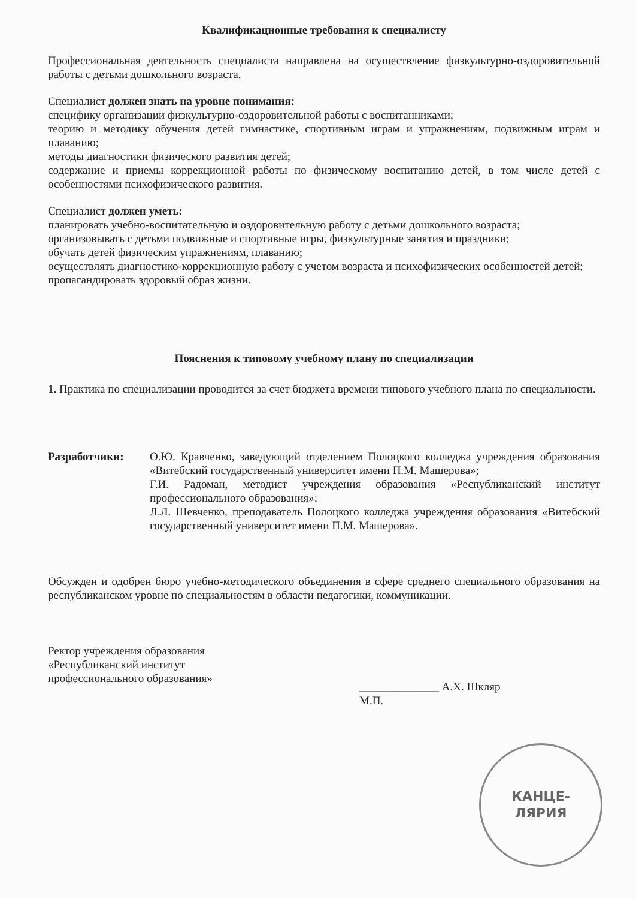Квалификационные требования к специалисту
Профессиональная деятельность специалиста направлена на осуществление физкультурно-оздоровительной работы с детьми дошкольного возраста.
Специалист должен знать на уровне понимания:
специфику организации физкультурно-оздоровительной работы с воспитанниками;
теорию и методику обучения детей гимнастике, спортивным играм и упражнениям, подвижным играм и плаванию;
методы диагностики физического развития детей;
содержание и приемы коррекционной работы по физическому воспитанию детей, в том числе детей с особенностями психофизического развития.
Специалист должен уметь:
планировать учебно-воспитательную и оздоровительную работу с детьми дошкольного возраста;
организовывать с детьми подвижные и спортивные игры, физкультурные занятия и праздники;
обучать детей физическим упражнениям, плаванию;
осуществлять диагностико-коррекционную работу с учетом возраста и психофизических особенностей детей;
пропагандировать здоровый образ жизни.
Пояснения к типовому учебному плану по специализации
1. Практика по специализации проводится за счет бюджета времени типового учебного плана по специальности.
Разработчики: О.Ю. Кравченко, заведующий отделением Полоцкого колледжа учреждения образования «Витебский государственный университет имени П.М. Машерова»;
Г.И. Радоман, методист учреждения образования «Республиканский институт профессионального образования»;
Л.Л. Шевченко, преподаватель Полоцкого колледжа учреждения образования «Витебский государственный университет имени П.М. Машерова».
Обсужден и одобрен бюро учебно-методического объединения в сфере среднего специального образования на республиканском уровне по специальностям в области педагогики, коммуникации.
Ректор учреждения образования
«Республиканский институт
профессионального образования»
______________ А.Х. Шкляр
М.П.
КАНЦЕ-
ЛЯРИЯ